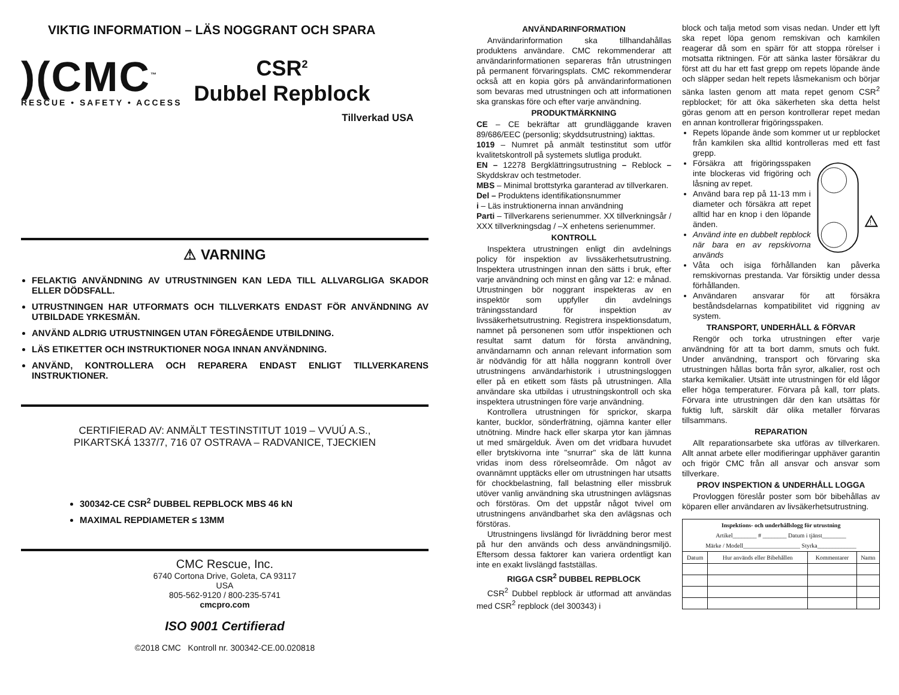VIKTIG INFORMATION – LÄS NOGGRANT OCH SPARA
)(CMC<sup>™</sup>
RESCUE • SAFETY • ACCESS
CSR<sup>2</sup>
Dubbel Repblock
Tillverkad USA
⚠ VARNING
FELAKTIG ANVÄNDNING AV UTRUSTNINGEN KAN LEDA TILL ALLVARGLIGA SKADOR ELLER DÖDSFALL.
UTRUSTNINGEN HAR UTFORMATS OCH TILLVERKATS ENDAST FÖR ANVÄNDNING AV UTBILDADE YRKESMÄN.
ANVÄND ALDRIG UTRUSTNINGEN UTAN FÖREGÅENDE UTBILDNING.
LÄS ETIKETTER OCH INSTRUKTIONER NOGA INNAN ANVÄNDNING.
ANVÄND, KONTROLLERA OCH REPARERA ENDAST ENLIGT TILLVERKARENS INSTRUKTIONER.
CERTIFIERAD AV: ANMÄLT TESTINSTITUT 1019 – VVUÚ A.S.,
PIKARTSKÁ 1337/7, 716 07 OSTRAVA – RADVANICE, TJECKIEN
300342-CE CSR<sup>2</sup> DUBBEL REPBLOCK MBS 46 kN
MAXIMAL REPDIAMETER ≤ 13MM
CMC Rescue, Inc.
6740 Cortona Drive, Goleta, CA 93117
USA
805-562-9120 / 800-235-5741
cmcpro.com
ISO 9001 Certifierad
©2018 CMC Kontroll nr. 300342-CE.00.020818
ANVÄNDARINFORMATION
Användarinformation ska tillhandahållas produktens användare. CMC rekommenderar att användarinformationen separeras från utrustningen på permanent förvaringsplats. CMC rekommenderar också att en kopia görs på användarinformationen som bevaras med utrustningen och att informationen ska granskas före och efter varje användning.
PRODUKTMÄRKNING
CE – CE bekräftar att grundläggande kraven 89/686/EEC (personlig; skyddsutrustning) iakttas.
1019 – Numret på anmält testinstitut som utför kvalitetskontroll på systemets slutliga produkt.
EN – 12278 Bergklättringsutrustning – Reblock – Skyddskrav och testmetoder.
MBS – Minimal brottstyrka garanterad av tillverkaren.
Del – Produktens identifikationsnummer
i – Läs instruktionerna innan användning
Parti – Tillverkarens serienummer. XX tillverkningsår / XXX tillverkningsdag / –X enhetens serienummer.
KONTROLL
Inspektera utrustningen enligt din avdelnings policy för inspektion av livssäkerhetsutrustning. Inspektera utrustningen innan den sätts i bruk, efter varje användning och minst en gång var 12: e månad. Utrustningen bör noggrant inspekteras av en inspektör som uppfyller din avdelnings träningsstandard för inspektion av livssäkerhetsutrustning. Registrera inspektionsdatum, namnet på personenen som utför inspektionen och resultat samt datum för första användning, användarnamn och annan relevant information som är nödvändig för att hålla noggrann kontroll över utrustningens användarhistorik i utrustningsloggen eller på en etikett som fästs på utrustningen. Alla användare ska utbildas i utrustningskontroll och ska inspektera utrustningen före varje användning.
Kontrollera utrustningen för sprickor, skarpa kanter, bucklor, sönderfrätning, ojämna kanter eller utnötning. Mindre hack eller skarpa ytor kan jämnas ut med smärgelduk. Även om det vridbara huvudet eller brytskivorna inte "snurrar" ska de lätt kunna vridas inom dess rörelseområde. Om något av ovannämnt upptäcks eller om utrustningen har utsatts för chockbelastning, fall belastning eller missbruk utöver vanlig användning ska utrustningen avlägsnas och förstöras. Om det uppstår något tvivel om utrustningens användbarhet ska den avlägsnas och förstöras.
Utrustningens livslängd för livräddning beror mest på hur den används och dess användningsmiljö. Eftersom dessa faktorer kan variera ordentligt kan inte en exakt livslängd fastställas.
RIGGA CSR<sup>2</sup> DUBBEL REPBLOCK
CSR<sup>2</sup> Dubbel repblock är utformad att användas med CSR<sup>2</sup> repblock (del 300343) i
block och talja metod som visas nedan. Under ett lyft ska repet löpa genom remskivan och kamkilen reagerar då som en spärr för att stoppa rörelser i motsatta riktningen. För att sänka laster försäkrar du först att du har ett fast grepp om repets löpande ände och släpper sedan helt repets låsmekanism och börjar sänka lasten genom att mata repet genom CSR<sup>2</sup> repblocket; för att öka säkerheten ska detta helst göras genom att en person kontrollerar repet medan en annan kontrollerar frigöringsspaken.
Repets löpande ände som kommer ut ur repblocket från kamkilen ska alltid kontrolleras med ett fast grepp.
Försäkra att frigöringsspaken inte blockeras vid frigöring och låsning av repet.
Använd bara rep på 11-13 mm i diameter och försäkra att repet alltid har en knop i den löpande änden.
Använd inte en dubbelt repblock när bara en av repskivorna används
!
Våta och isiga förhållanden kan påverka remskivornas prestanda. Var försiktig under dessa förhållanden.
Användaren ansvarar för att försäkra beståndsdelarnas kompatibilitet vid riggning av system.
TRANSPORT, UNDERHÅLL & FÖRVAR
Rengör och torka utrustningen efter varje användning för att ta bort damm, smuts och fukt. Under användning, transport och förvaring ska utrustningen hållas borta från syror, alkalier, rost och starka kemikalier. Utsätt inte utrustningen för eld lågor eller höga temperaturer. Förvara på kall, torr plats. Förvara inte utrustningen där den kan utsättas för fuktig luft, särskilt där olika metaller förvaras tillsammans.
REPARATION
Allt reparationsarbete ska utföras av tillverkaren. Allt annat arbete eller modifieringar upphäver garantin och frigör CMC från all ansvar och ansvar som tillverkare.
PROV INSPEKTION & UNDERHÅLL LOGGA
Provloggen föreslår poster som bör bibehållas av köparen eller användaren av livsäkerhetsutrustning.
| Inspektions- och underhållslogg för utrustning Artikel________ # ________ Datum i tjänst________ Märke / Modell___________________ Styrka_____________ | | | |
| --- | --- | --- | --- |
| Datum | Hur används eller Bibehållen | Kommentarer | Namn |